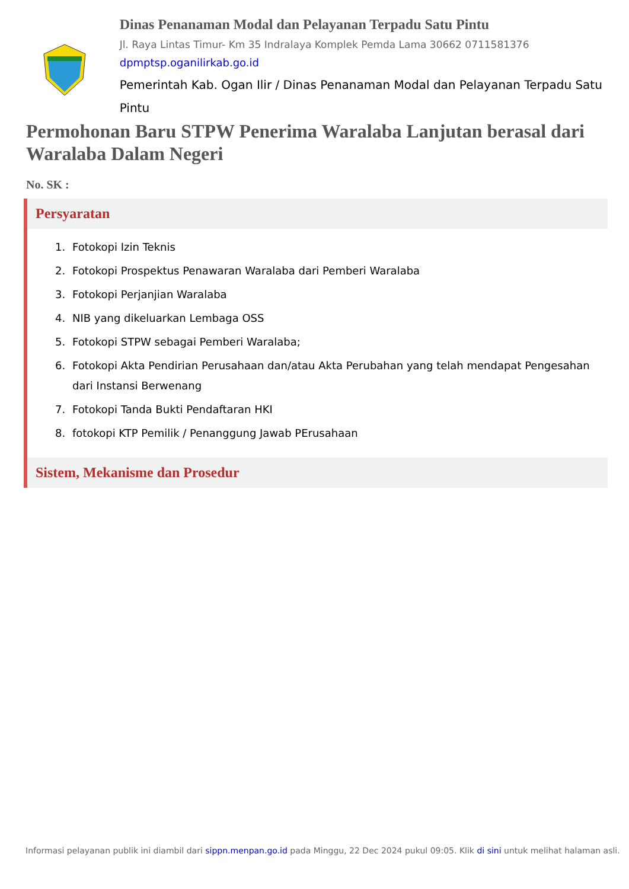Dinas Penanaman Modal dan Pelayanan Terpadu Satu Pintu
Jl. Raya Lintas Timur- Km 35 Indralaya Komplek Pemda Lama 30662 0711581376
dpmptsp.oganilirkab.go.id
Pemerintah Kab. Ogan Ilir / Dinas Penanaman Modal dan Pelayanan Terpadu Satu Pintu
Permohonan Baru STPW Penerima Waralaba Lanjutan berasal dari Waralaba Dalam Negeri
No. SK :
Persyaratan
1. Fotokopi Izin Teknis
2. Fotokopi Prospektus Penawaran Waralaba dari Pemberi Waralaba
3. Fotokopi Perjanjian Waralaba
4. NIB yang dikeluarkan Lembaga OSS
5. Fotokopi STPW sebagai Pemberi Waralaba;
6. Fotokopi Akta Pendirian Perusahaan dan/atau Akta Perubahan yang telah mendapat Pengesahan dari Instansi Berwenang
7. Fotokopi Tanda Bukti Pendaftaran HKI
8. fotokopi KTP Pemilik / Penanggung Jawab PErusahaan
Sistem, Mekanisme dan Prosedur
Informasi pelayanan publik ini diambil dari sippn.menpan.go.id pada Minggu, 22 Dec 2024 pukul 09:05. Klik di sini untuk melihat halaman asli.